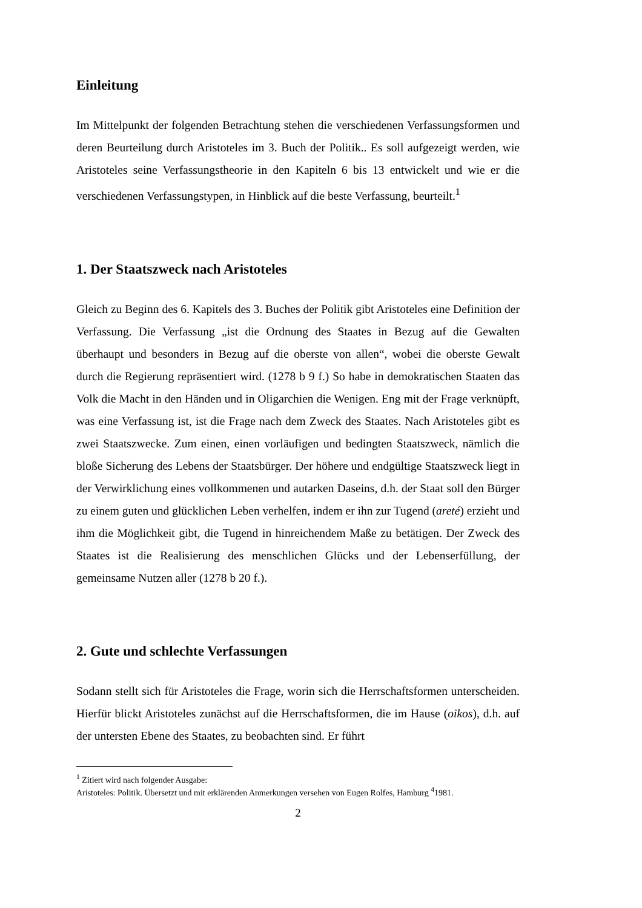Einleitung
Im Mittelpunkt der folgenden Betrachtung stehen die verschiedenen Verfassungsformen und deren Beurteilung durch Aristoteles im 3. Buch der Politik.. Es soll aufgezeigt werden, wie Aristoteles seine Verfassungstheorie in den Kapiteln 6 bis 13 entwickelt und wie er die verschiedenen Verfassungstypen, in Hinblick auf die beste Verfassung, beurteilt.<sup>1</sup>
1. Der Staatszweck nach Aristoteles
Gleich zu Beginn des 6. Kapitels des 3. Buches der Politik gibt Aristoteles eine Definition der Verfassung. Die Verfassung „ist die Ordnung des Staates in Bezug auf die Gewalten überhaupt und besonders in Bezug auf die oberste von allen“, wobei die oberste Gewalt durch die Regierung repräsentiert wird. (1278 b 9 f.) So habe in demokratischen Staaten das Volk die Macht in den Händen und in Oligarchien die Wenigen. Eng mit der Frage verknüpft, was eine Verfassung ist, ist die Frage nach dem Zweck des Staates. Nach Aristoteles gibt es zwei Staatszwecke. Zum einen, einen vorläufigen und bedingten Staatszweck, nämlich die bloße Sicherung des Lebens der Staatsbürger. Der höhere und endgültige Staatszweck liegt in der Verwirklichung eines vollkommenen und autarken Daseins, d.h. der Staat soll den Bürger zu einem guten und glücklichen Leben verhelfen, indem er ihn zur Tugend (areté) erzieht und ihm die Möglichkeit gibt, die Tugend in hinreichendem Maße zu betätigen. Der Zweck des Staates ist die Realisierung des menschlichen Glücks und der Lebenserfüllung, der gemeinsame Nutzen aller (1278 b 20 f.).
2. Gute und schlechte Verfassungen
Sodann stellt sich für Aristoteles die Frage, worin sich die Herrschaftsformen unterscheiden. Hierfür blickt Aristoteles zunächst auf die Herrschaftsformen, die im Hause (oikos), d.h. auf der untersten Ebene des Staates, zu beobachten sind. Er führt
<sup>1</sup> Zitiert wird nach folgender Ausgabe:
Aristoteles: Politik. Übersetzt und mit erklärenden Anmerkungen versehen von Eugen Rolfes, Hamburg <sup>4</sup>1981.
2